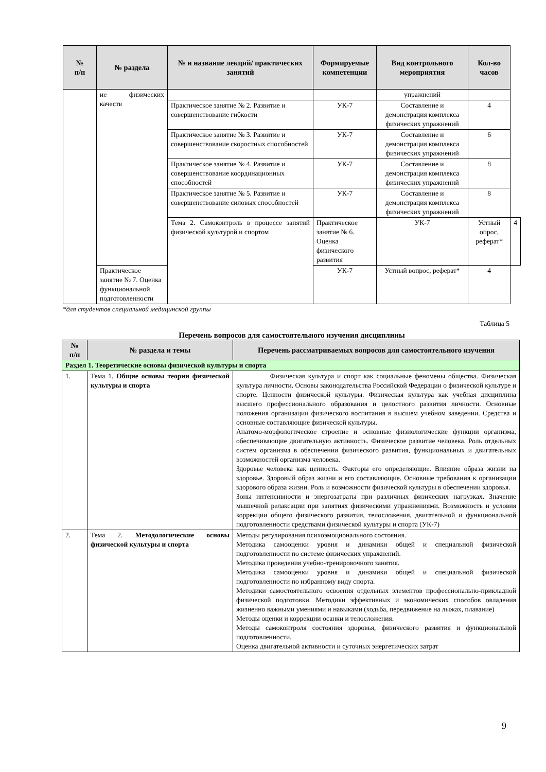| № п/п | № раздела | № и название лекций/ практических занятий | Формируемые компетенции | Вид контрольного мероприятия | Кол-во часов | |
| --- | --- | --- | --- | --- | --- | --- |
| | ие физических качеств | | | упражнений | | |
| | | Практическое занятие № 2. Развитие и совершенствование гибкости | УК-7 | Составление и демонстрация комплекса физических упражнений | 4 | |
| | | Практическое занятие № 3. Развитие и совершенствование скоростных способностей | УК-7 | Составление и демонстрация комплекса физических упражнений | 6 | |
| | | Практическое занятие № 4. Развитие и совершенствование координационных способностей | УК-7 | Составление и демонстрация комплекса физических упражнений | 8 | |
| | | Практическое занятие № 5. Развитие и совершенствование силовых способностей | УК-7 | Составление и демонстрация комплекса физических упражнений | 8 | |
| | | Тема 2. Самоконтроль в процессе занятий физической культурой и спортом | Практическое занятие № 6. Оценка физического развития | УК-7 | Устный опрос, реферат* | 4 |
| | Практическое занятие № 7. Оценка функциональной подготовленности | | УК-7 | Устный вопрос, реферат* | 4 | |
*для студентов специальной медицинской группы
Таблица 5
Перечень вопросов для самостоятельного изучения дисциплины
| № п/п | № раздела и темы | Перечень рассматриваемых вопросов для самостоятельного изучения |
| --- | --- | --- |
| Раздел 1. Теоретические основы физической культуры и спорта | | |
| 1. | Тема 1. Общие основы теории физической культуры и спорта | Физическая культура и спорт как социальные феномены общества. Физическая культура личности. Основы законодательства Российской Федерации о физической культуре и спорте. Ценности физической культуры. Физическая культура как учебная дисциплина высшего профессионального образования и целостного развития личности. Основные положения организации физического воспитания в высшем учебном заведении. Средства и основные составляющие физической культуры. Анатомо-морфологическое строение и основные физиологические функции организма, обеспечивающие двигательную активность. Физическое развитие человека. Роль отдельных систем организма в обеспечении физического развития, функциональных и двигательных возможностей организма человека. Здоровье человека как ценность. Факторы его определяющие. Влияние образа жизни на здоровье. Здоровый образ жизни и его составляющие. Основные требования к организации здорового образа жизни. Роль и возможности физической культуры в обеспечении здоровья. Зоны интенсивности и энергозатраты при различных физических нагрузках. Значение мышечной релаксации при занятиях физическими упражнениями. Возможность и условия коррекции общего физического развития, телосложения, двигательной и функциональной подготовленности средствами физической культуры и спорта (УК-7) |
| 2. | Тема 2. Методологические основы физической культуры и спорта | Методы регулирования психоэмоционального состояния. Методика самооценки уровня и динамики общей и специальной физической подготовленности по системе физических упражнений. Методика проведения учебно-тренировочного занятия. Методика самооценки уровня и динамики общей и специальной физической подготовленности по избранному виду спорта. Методики самостоятельного освоения отдельных элементов профессионально-прикладной физической подготовки. Методики эффективных и экономических способов овладения жизненно важными умениями и навыками (ходьба, передвижение на лыжах, плавание) Методы оценки и коррекции осанки и телосложения. Методы самоконтроля состояния здоровья, физического развития и функциональной подготовленности. Оценка двигательной активности и суточных энергетических затрат |
9